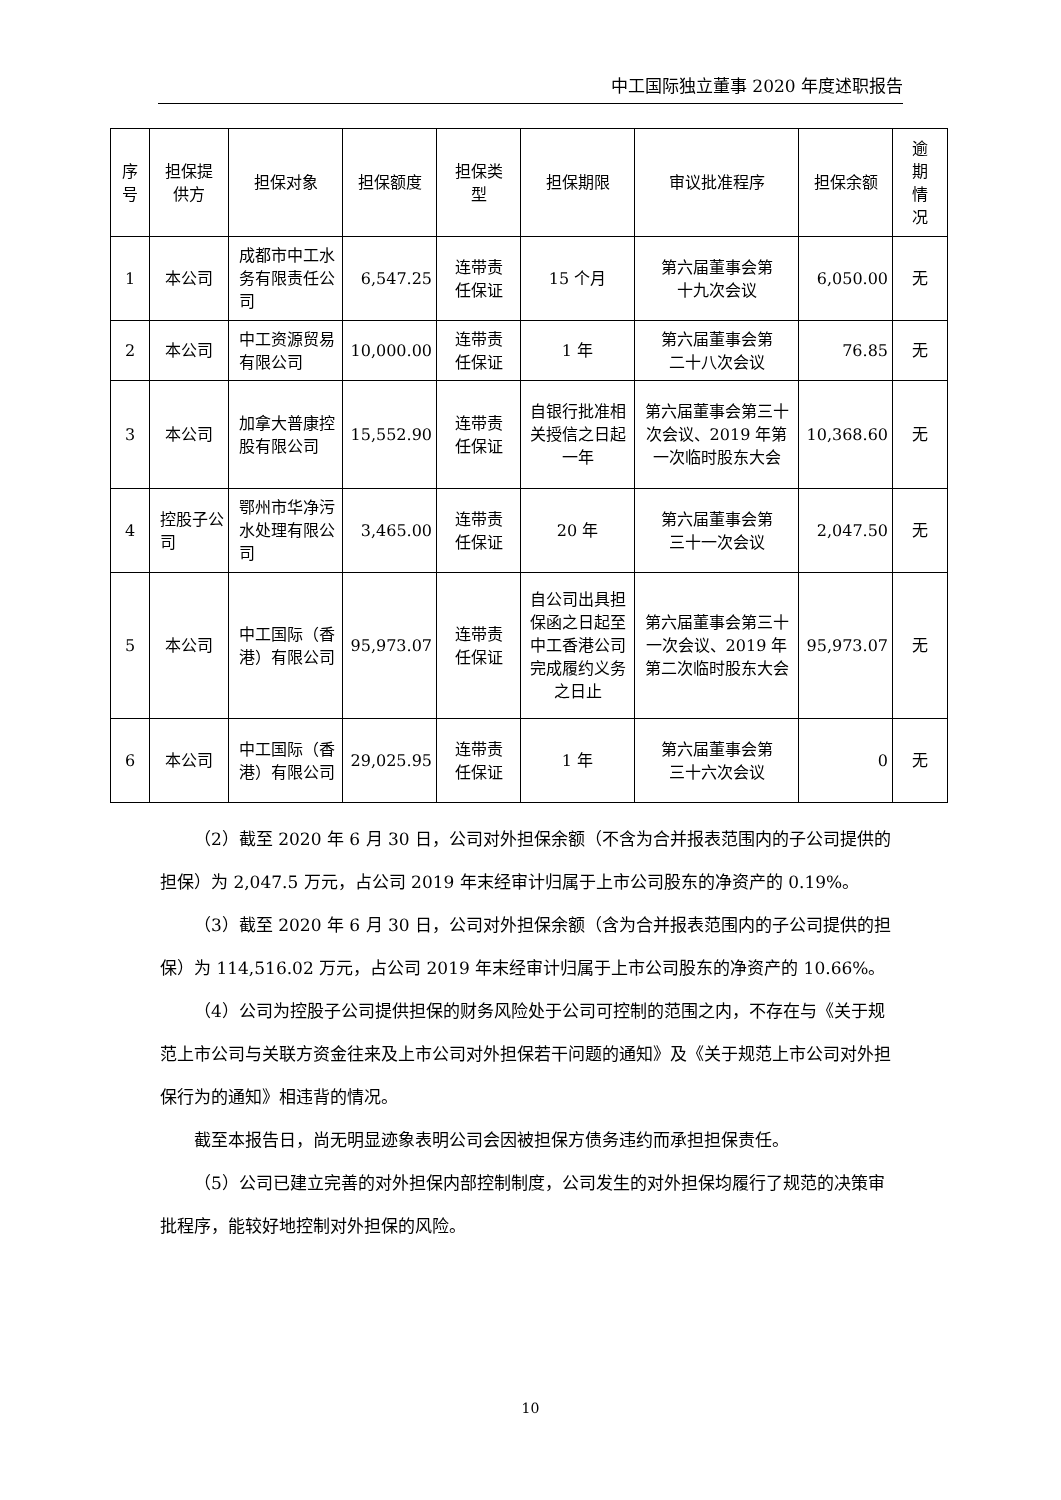中工国际独立董事 2020 年度述职报告
| 序 号 | 担保提 供方 | 担保对象 | 担保额度 | 担保类 型 | 担保期限 | 审议批准程序 | 担保余额 | 逾 期 情 况 |
| --- | --- | --- | --- | --- | --- | --- | --- | --- |
| 1 | 本公司 | 成都市中工水务有限责任公司 | 6,547.25 | 连带责 任保证 | 15 个月 | 第六届董事会第 十九次会议 | 6,050.00 | 无 |
| 2 | 本公司 | 中工资源贸易有限公司 | 10,000.00 | 连带责 任保证 | 1 年 | 第六届董事会第 二十八次会议 | 76.85 | 无 |
| 3 | 本公司 | 加拿大普康控股有限公司 | 15,552.90 | 连带责 任保证 | 自银行批准相关授信之日起一年 | 第六届董事会第三十次会议、2019 年第一次临时股东大会 | 10,368.60 | 无 |
| 4 | 控股子公司 | 鄂州市华净污水处理有限公司 | 3,465.00 | 连带责 任保证 | 20 年 | 第六届董事会第 三十一次会议 | 2,047.50 | 无 |
| 5 | 本公司 | 中工国际（香港）有限公司 | 95,973.07 | 连带责 任保证 | 自公司出具担保函之日起至中工香港公司完成履约义务之日止 | 第六届董事会第三十一次会议、2019 年第二次临时股东大会 | 95,973.07 | 无 |
| 6 | 本公司 | 中工国际（香港）有限公司 | 29,025.95 | 连带责 任保证 | 1 年 | 第六届董事会第 三十六次会议 | 0 | 无 |
（2）截至 2020 年 6 月 30 日，公司对外担保余额（不含为合并报表范围内的子公司提供的担保）为 2,047.5 万元，占公司 2019 年末经审计归属于上市公司股东的净资产的 0.19%。
（3）截至 2020 年 6 月 30 日，公司对外担保余额（含为合并报表范围内的子公司提供的担保）为 114,516.02 万元，占公司 2019 年末经审计归属于上市公司股东的净资产的 10.66%。
（4）公司为控股子公司提供担保的财务风险处于公司可控制的范围之内，不存在与《关于规范上市公司与关联方资金往来及上市公司对外担保若干问题的通知》及《关于规范上市公司对外担保行为的通知》相违背的情况。
截至本报告日，尚无明显迹象表明公司会因被担保方债务违约而承担担保责任。
（5）公司已建立完善的对外担保内部控制制度，公司发生的对外担保均履行了规范的决策审批程序，能较好地控制对外担保的风险。
10